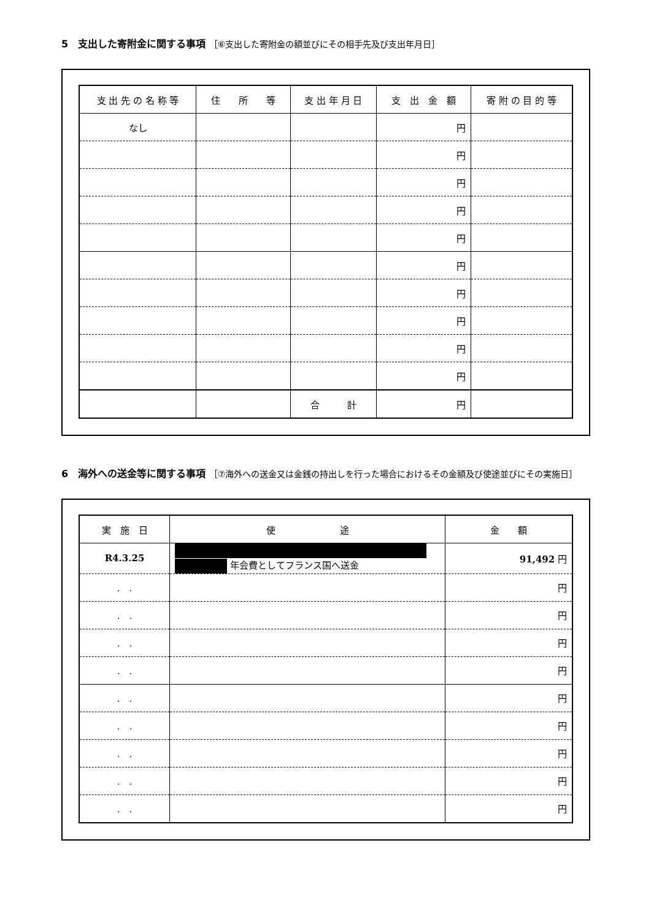5　支出した寄附金に関する事項 ［⑥支出した寄附金の額並びにその相手先及び支出年月日］
| 支 出 先 の 名 称 等 | 住 所 等 | 支 出 年 月 日 | 支 出 金 額 | 寄 附 の 目 的 等 |
| --- | --- | --- | --- | --- |
| なし | | | 円 | |
| | | | 円 | |
| | | | 円 | |
| | | | 円 | |
| | | | 円 | |
| | | | 円 | |
| | | | 円 | |
| | | | 円 | |
| | | | 円 | |
| | | | 円 | |
| | | 合 計 | 円 | |
6　海外への送金等に関する事項 ［⑦海外への送金又は金銭の持出しを行った場合におけるその金額及び使途並びにその実施日］
| 実 施 日 | 使 途 | 金 額 |
| --- | --- | --- |
| R4.3.25 | 年会費としてフランス国へ送金 | 91,492 円 |
| . . | | 円 |
| . . | | 円 |
| . . | | 円 |
| . . | | 円 |
| . . | | 円 |
| . . | | 円 |
| . . | | 円 |
| . . | | 円 |
| . . | | 円 |